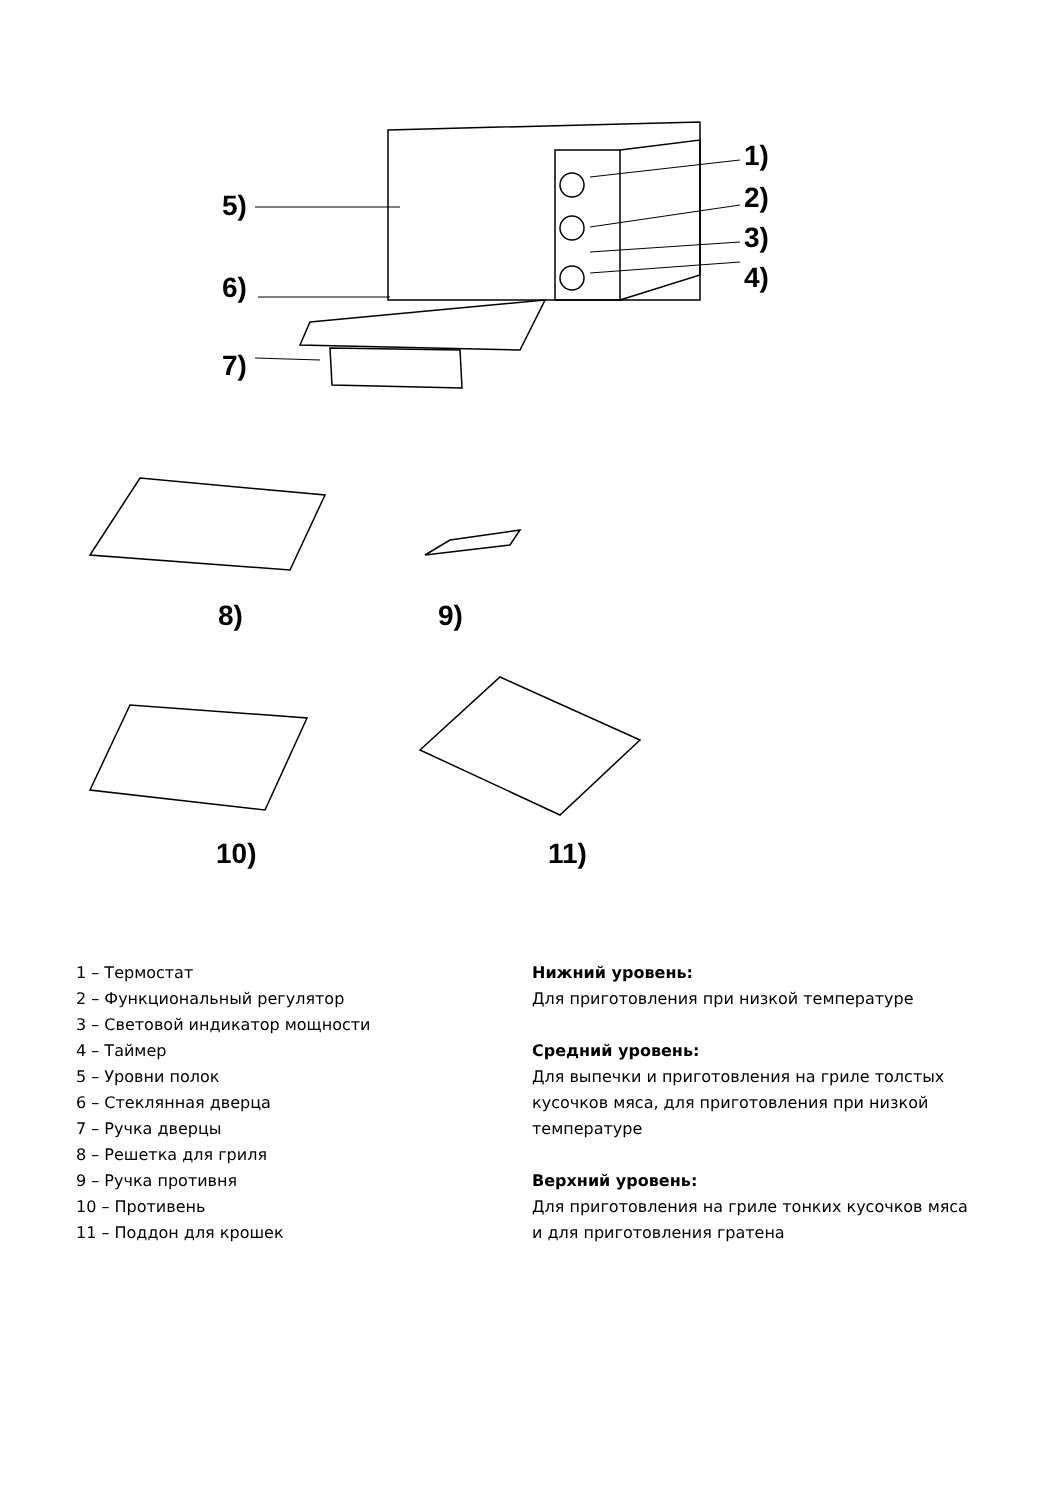5)
6)
7)
1)
2)
3)
4)
8) 9)
10) 11)
1 – Термостат
2 – Функциональный регулятор
3 – Световой индикатор мощности
4 – Таймер
5 – Уровни полок
6 – Стеклянная дверца
7 – Ручка дверцы
8 – Решетка для гриля
9 – Ручка противня
10 – Противень
11 – Поддон для крошек
Нижний уровень:
Для приготовления при низкой температуре
Средний уровень:
Для выпечки и приготовления на гриле толстых кусочков мяса, для приготовления при низкой температуре
Верхний уровень:
Для приготовления на гриле тонких кусочков мяса и для приготовления гратена